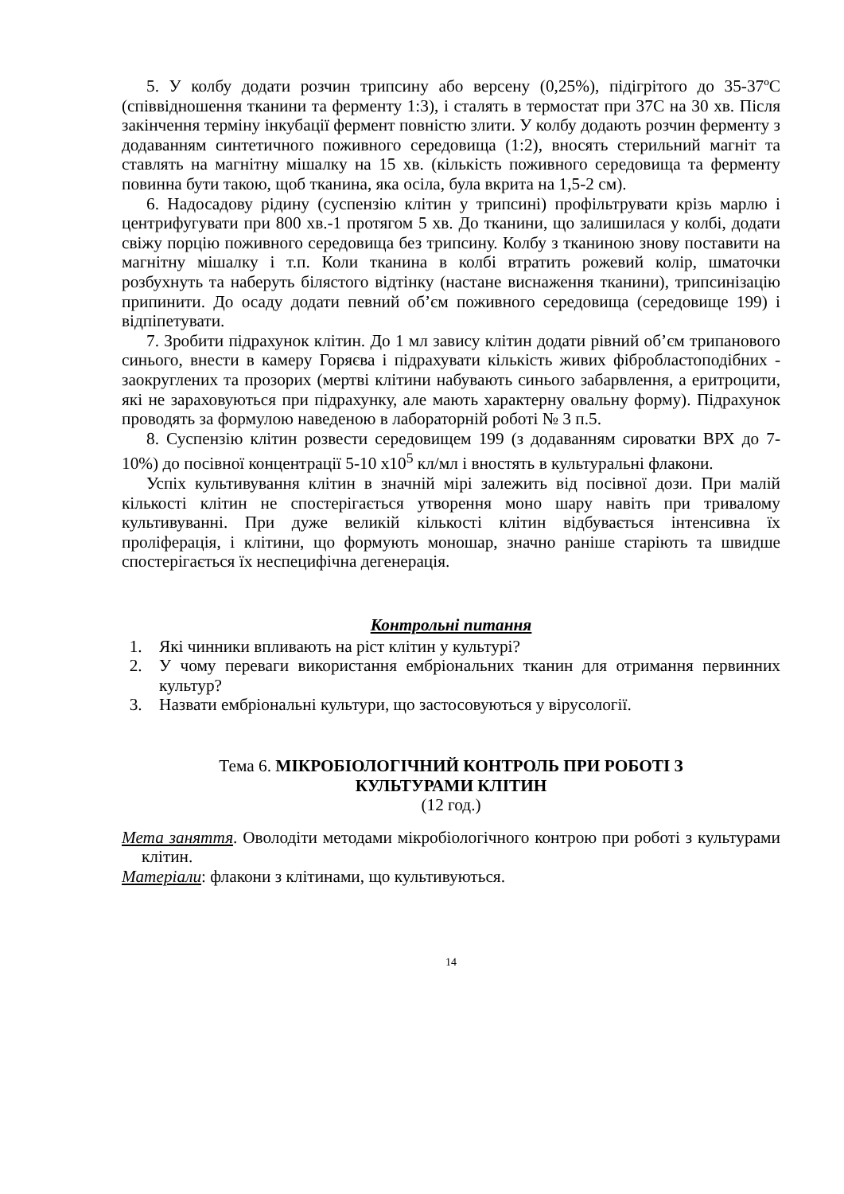5. У колбу додати розчин трипсину або версену (0,25%), підігрітого до 35-37ºС (співвідношення тканини та ферменту 1:3), і сталять в термостат при 37С на 30 хв. Після закінчення терміну інкубації фермент повністю злити. У колбу додають розчин ферменту з додаванням синтетичного поживного середовища (1:2), вносять стерильний магніт та ставлять на магнітну мішалку на 15 хв. (кількість поживного середовища та ферменту повинна бути такою, щоб тканина, яка осіла, була вкрита на 1,5-2 см).
6. Надосадову рідину (суспензію клітин у трипсині) профільтрувати крізь марлю і центрифугувати при 800 хв.-1 протягом 5 хв. До тканини, що залишилася у колбі, додати свіжу порцію поживного середовища без трипсину. Колбу з тканиною знову поставити на магнітну мішалку і т.п. Коли тканина в колбі втратить рожевий колір, шматочки розбухнуть та наберуть білястого відтінку (настане виснаження тканини), трипсинізацію припинити. До осаду додати певний об’єм поживного середовища (середовище 199) і відпіпетувати.
7. Зробити підрахунок клітин. До 1 мл завису клітин додати рівний об’єм трипанового синього, внести в камеру Горяєва і підрахувати кількість живих фібробластоподібних - заокруглених та прозорих (мертві клітини набувають синього забарвлення, а еритроцити, які не зараховуються при підрахунку, але мають характерну овальну форму). Підрахунок проводять за формулою наведеною в лабораторній роботі № 3 п.5.
8. Суспензію клітин розвести середовищем 199 (з додаванням сироватки ВРХ до 7-10%) до посівної концентрації 5-10 х10<sup>5</sup> кл/мл і вностять в культуральні флакони.
Успіх культивування клітин в значній мірі залежить від посівної дози. При малій кількості клітин не спостерігається утворення моно шару навіть при тривалому культивуванні. При дуже великій кількості клітин відбувається інтенсивна їх проліферація, і клітини, що формують моношар, значно раніше старіють та швидше спостерігається їх неспецифічна дегенерація.
Контрольні питання
1. Які чинники впливають на ріст клітин у культурі?
2. У чому переваги використання ембріональних тканин для отримання первинних культур?
3. Назвати ембріональні культури, що застосовуються у вірусології.
Тема 6. МІКРОБІОЛОГІЧНИЙ КОНТРОЛЬ ПРИ РОБОТІ З
КУЛЬТУРАМИ КЛІТИН
(12 год.)
Мета заняття. Оволодіти методами мікробіологічного контрою при роботі з культурами клітин.
Матеріали: флакони з клітинами, що культивуються.
14